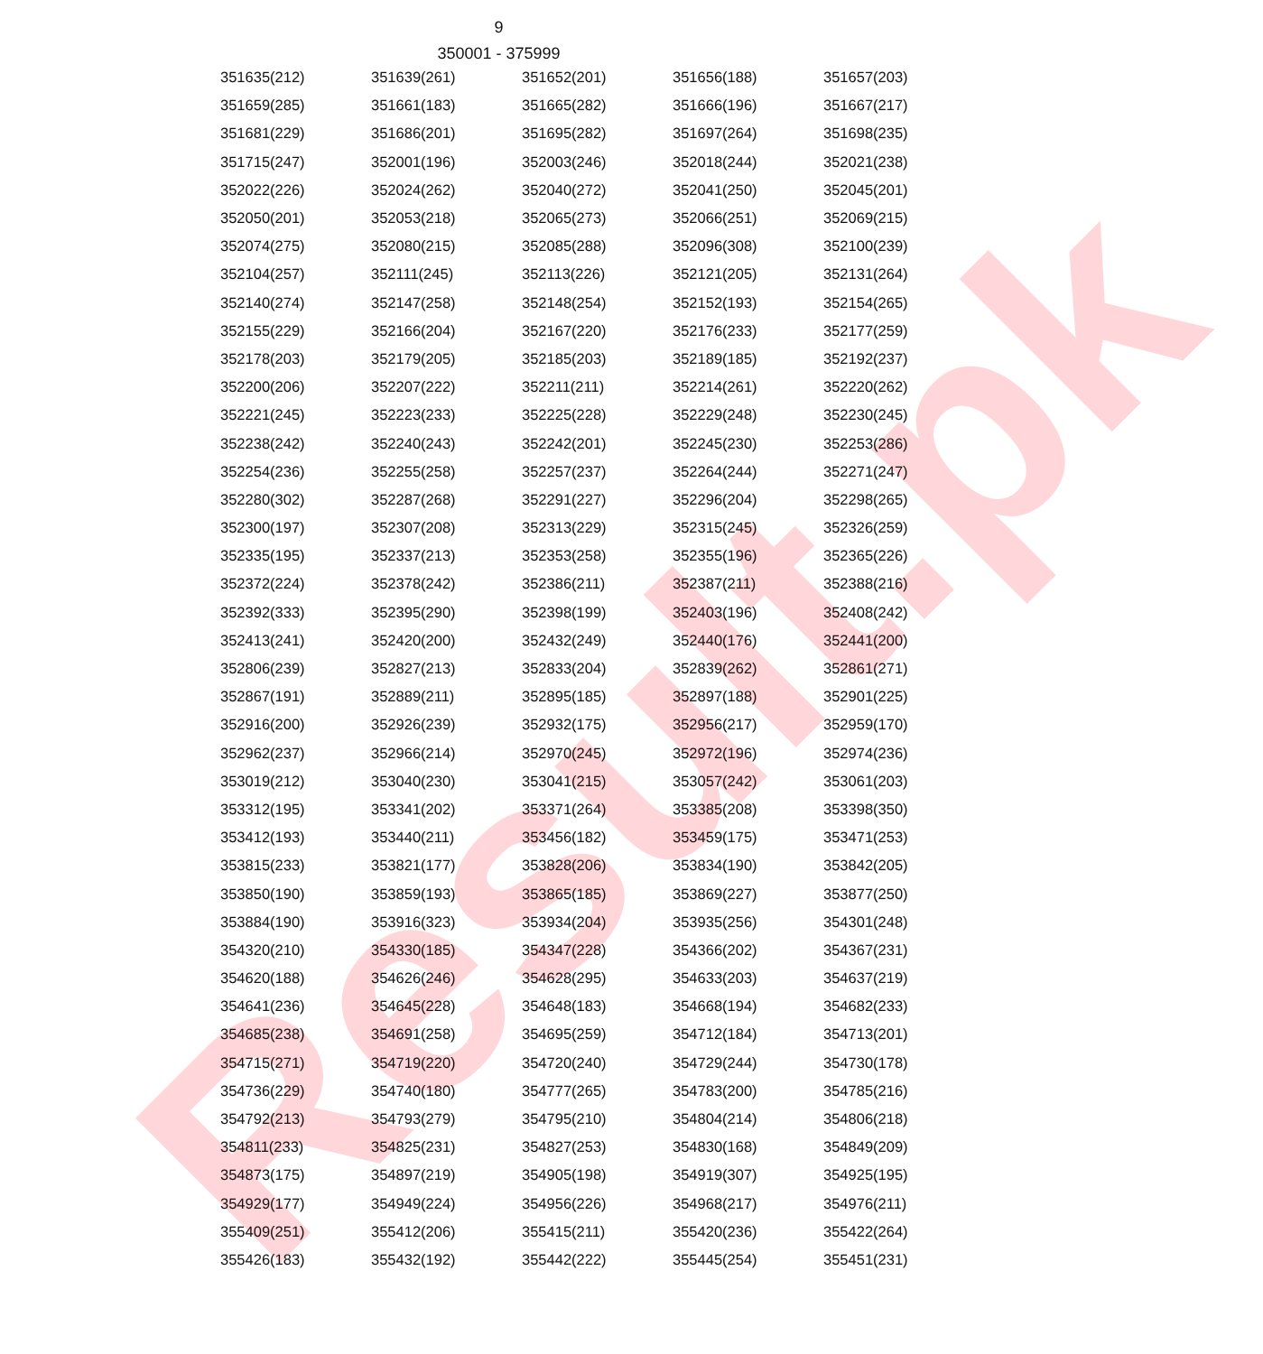Result.pk
9
350001 - 375999
| 351635(212) | 351639(261) | 351652(201) | 351656(188) | 351657(203) |
| 351659(285) | 351661(183) | 351665(282) | 351666(196) | 351667(217) |
| 351681(229) | 351686(201) | 351695(282) | 351697(264) | 351698(235) |
| 351715(247) | 352001(196) | 352003(246) | 352018(244) | 352021(238) |
| 352022(226) | 352024(262) | 352040(272) | 352041(250) | 352045(201) |
| 352050(201) | 352053(218) | 352065(273) | 352066(251) | 352069(215) |
| 352074(275) | 352080(215) | 352085(288) | 352096(308) | 352100(239) |
| 352104(257) | 352111(245) | 352113(226) | 352121(205) | 352131(264) |
| 352140(274) | 352147(258) | 352148(254) | 352152(193) | 352154(265) |
| 352155(229) | 352166(204) | 352167(220) | 352176(233) | 352177(259) |
| 352178(203) | 352179(205) | 352185(203) | 352189(185) | 352192(237) |
| 352200(206) | 352207(222) | 352211(211) | 352214(261) | 352220(262) |
| 352221(245) | 352223(233) | 352225(228) | 352229(248) | 352230(245) |
| 352238(242) | 352240(243) | 352242(201) | 352245(230) | 352253(286) |
| 352254(236) | 352255(258) | 352257(237) | 352264(244) | 352271(247) |
| 352280(302) | 352287(268) | 352291(227) | 352296(204) | 352298(265) |
| 352300(197) | 352307(208) | 352313(229) | 352315(245) | 352326(259) |
| 352335(195) | 352337(213) | 352353(258) | 352355(196) | 352365(226) |
| 352372(224) | 352378(242) | 352386(211) | 352387(211) | 352388(216) |
| 352392(333) | 352395(290) | 352398(199) | 352403(196) | 352408(242) |
| 352413(241) | 352420(200) | 352432(249) | 352440(176) | 352441(200) |
| 352806(239) | 352827(213) | 352833(204) | 352839(262) | 352861(271) |
| 352867(191) | 352889(211) | 352895(185) | 352897(188) | 352901(225) |
| 352916(200) | 352926(239) | 352932(175) | 352956(217) | 352959(170) |
| 352962(237) | 352966(214) | 352970(245) | 352972(196) | 352974(236) |
| 353019(212) | 353040(230) | 353041(215) | 353057(242) | 353061(203) |
| 353312(195) | 353341(202) | 353371(264) | 353385(208) | 353398(350) |
| 353412(193) | 353440(211) | 353456(182) | 353459(175) | 353471(253) |
| 353815(233) | 353821(177) | 353828(206) | 353834(190) | 353842(205) |
| 353850(190) | 353859(193) | 353865(185) | 353869(227) | 353877(250) |
| 353884(190) | 353916(323) | 353934(204) | 353935(256) | 354301(248) |
| 354320(210) | 354330(185) | 354347(228) | 354366(202) | 354367(231) |
| 354620(188) | 354626(246) | 354628(295) | 354633(203) | 354637(219) |
| 354641(236) | 354645(228) | 354648(183) | 354668(194) | 354682(233) |
| 354685(238) | 354691(258) | 354695(259) | 354712(184) | 354713(201) |
| 354715(271) | 354719(220) | 354720(240) | 354729(244) | 354730(178) |
| 354736(229) | 354740(180) | 354777(265) | 354783(200) | 354785(216) |
| 354792(213) | 354793(279) | 354795(210) | 354804(214) | 354806(218) |
| 354811(233) | 354825(231) | 354827(253) | 354830(168) | 354849(209) |
| 354873(175) | 354897(219) | 354905(198) | 354919(307) | 354925(195) |
| 354929(177) | 354949(224) | 354956(226) | 354968(217) | 354976(211) |
| 355409(251) | 355412(206) | 355415(211) | 355420(236) | 355422(264) |
| 355426(183) | 355432(192) | 355442(222) | 355445(254) | 355451(231) |